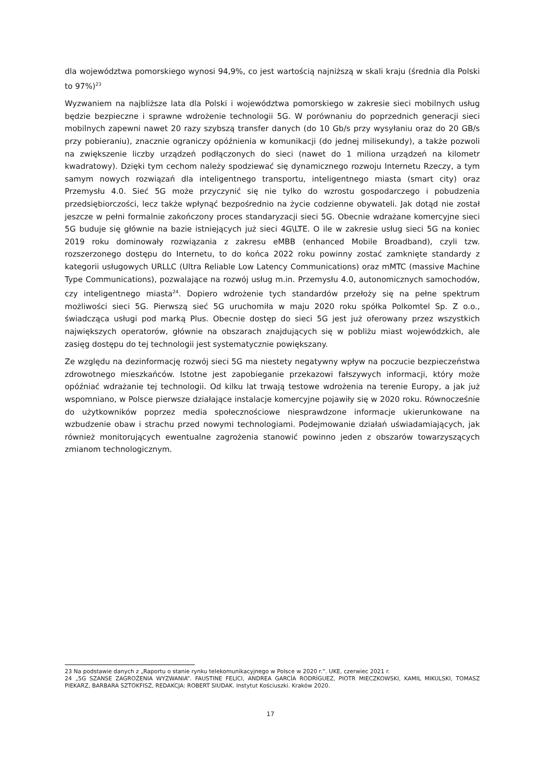dla województwa pomorskiego wynosi 94,9%, co jest wartością najniższą w skali kraju (średnia dla Polski to 97%)<sup>23</sup>
Wyzwaniem na najbliższe lata dla Polski i województwa pomorskiego w zakresie sieci mobilnych usług będzie bezpieczne i sprawne wdrożenie technologii 5G. W porównaniu do poprzednich generacji sieci mobilnych zapewni nawet 20 razy szybszą transfer danych (do 10 Gb/s przy wysyłaniu oraz do 20 GB/s przy pobieraniu), znacznie ograniczy opóźnienia w komunikacji (do jednej milisekundy), a także pozwoli na zwiększenie liczby urządzeń podłączonych do sieci (nawet do 1 miliona urządzeń na kilometr kwadratowy). Dzięki tym cechom należy spodziewać się dynamicznego rozwoju Internetu Rzeczy, a tym samym nowych rozwiązań dla inteligentnego transportu, inteligentnego miasta (smart city) oraz Przemysłu 4.0. Sieć 5G może przyczynić się nie tylko do wzrostu gospodarczego i pobudzenia przedsiębiorczości, lecz także wpłynąć bezpośrednio na życie codzienne obywateli. Jak dotąd nie został jeszcze w pełni formalnie zakończony proces standaryzacji sieci 5G. Obecnie wdrażane komercyjne sieci 5G buduje się głównie na bazie istniejących już sieci 4G\LTE. O ile w zakresie usług sieci 5G na koniec 2019 roku dominowały rozwiązania z zakresu eMBB (enhanced Mobile Broadband), czyli tzw. rozszerzonego dostępu do Internetu, to do końca 2022 roku powinny zostać zamknięte standardy z kategorii usługowych URLLC (Ultra Reliable Low Latency Communications) oraz mMTC (massive Machine Type Communications), pozwalające na rozwój usług m.in. Przemysłu 4.0, autonomicznych samochodów, czy inteligentnego miasta<sup>24</sup>. Dopiero wdrożenie tych standardów przełoży się na pełne spektrum możliwości sieci 5G. Pierwszą sieć 5G uruchomiła w maju 2020 roku spółka Polkomtel Sp. Z o.o., świadcząca usługi pod marką Plus. Obecnie dostęp do sieci 5G jest już oferowany przez wszystkich największych operatorów, głównie na obszarach znajdujących się w pobliżu miast wojewódzkich, ale zasięg dostępu do tej technologii jest systematycznie powiększany.
Ze względu na dezinformację rozwój sieci 5G ma niestety negatywny wpływ na poczucie bezpieczeństwa zdrowotnego mieszkańców. Istotne jest zapobieganie przekazowi fałszywych informacji, który może opóźniać wdrażanie tej technologii. Od kilku lat trwają testowe wdrożenia na terenie Europy, a jak już wspomniano, w Polsce pierwsze działające instalacje komercyjne pojawiły się w 2020 roku. Równocześnie do użytkowników poprzez media społecznościowe niesprawdzone informacje ukierunkowane na wzbudzenie obaw i strachu przed nowymi technologiami. Podejmowanie działań uświadamiających, jak również monitorujących ewentualne zagrożenia stanowić powinno jeden z obszarów towarzyszących zmianom technologicznym.
23 Na podstawie danych z „Raportu o stanie rynku telekomunikacyjnego w Polsce w 2020 r.”. UKE, czerwiec 2021 r.
24 „5G SZANSE ZAGROŻENIA WYZWANIA”. FAUSTINE FELICI, ANDREA GARCÍA RODRÍGUEZ, PIOTR MIECZKOWSKI, KAMIL MIKULSKI, TOMASZ PIEKARZ, BARBARA SZTOKFISZ, REDAKCJA: ROBERT SIUDAK. Instytut Kościuszki. Kraków 2020.
17